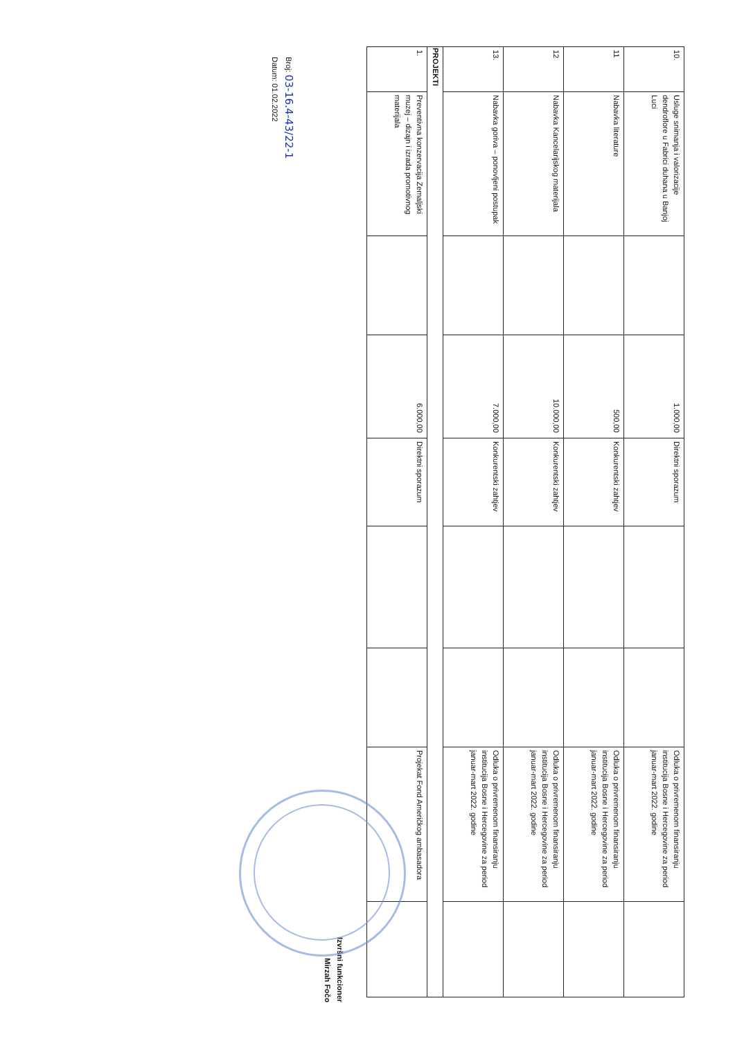| 10. | Usluge snimanja i valorizacije dendroflore u Fabrici duhana u Banjoj Luci | | 1.000,00 | Direktni sporazum | | | Odluka o privremenom finansiranju institucija Bosne i Hercegovine za period januar-mart 2022. godine | |
| 11 | Nabavka literature | | 500,00 | Konkurentski zahtjev | | | Odluka o privremenom finansiranju institucija Bosne i Hercegovine za period januar-mart 2022. godine | |
| 12 | Nabavka Kancelarijskog materijala | | 10.000,00 | Konkurentski zahtjev | | | Odluka o privremenom finansiranju institucija Bosne i Hercegovine za period januar-mart 2022. godine | |
| 13. | Nabavka goriva – ponovljeni postupak | | 7.000,00 | Konkurentski zahtjev | | | Odluka o privremenom finansiranju institucija Bosne i Hercegovine za period januar-mart 2022. godine | |
| PROJEKTI | | | | | | | | |
| 1. | Preventivna konzervacija Zemaljski muzej – dizajn i izrada promotivnog materijala | | 6.000,00 | Direktni sporazum | | | Projekat Fond Američkog ambasadora | |
Izvršni funkcioner
Mirzah Fočo
Broj: 03-16.4-43/22-1
Datum: 01.02.2022